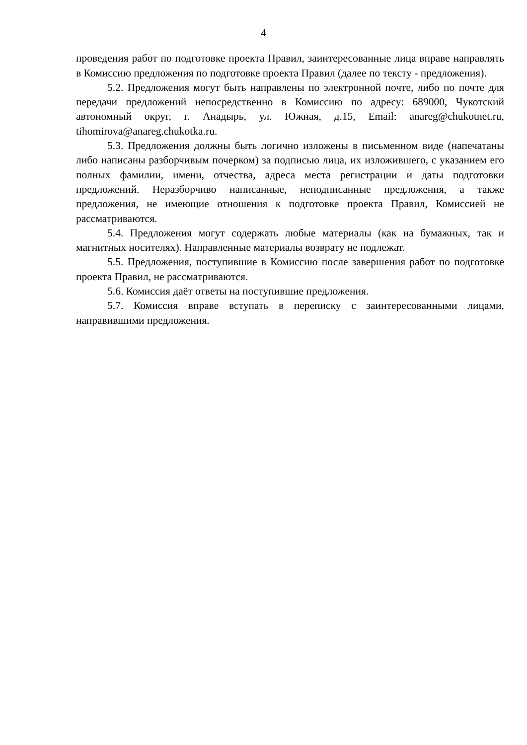4
проведения работ по подготовке проекта Правил, заинтересованные лица вправе направлять в Комиссию предложения по подготовке проекта Правил (далее по тексту - предложения).
5.2. Предложения могут быть направлены по электронной почте, либо по почте для передачи предложений непосредственно в Комиссию по адресу: 689000, Чукотский автономный округ, г. Анадырь, ул. Южная, д.15, Email: anareg@chukotnet.ru, tihomirova@anareg.chukotka.ru.
5.3. Предложения должны быть логично изложены в письменном виде (напечатаны либо написаны разборчивым почерком) за подписью лица, их изложившего, с указанием его полных фамилии, имени, отчества, адреса места регистрации и даты подготовки предложений. Неразборчиво написанные, неподписанные предложения, а также предложения, не имеющие отношения к подготовке проекта Правил, Комиссией не рассматриваются.
5.4. Предложения могут содержать любые материалы (как на бумажных, так и магнитных носителях). Направленные материалы возврату не подлежат.
5.5. Предложения, поступившие в Комиссию после завершения работ по подготовке проекта Правил, не рассматриваются.
5.6. Комиссия даёт ответы на поступившие предложения.
5.7. Комиссия вправе вступать в переписку с заинтересованными лицами, направившими предложения.